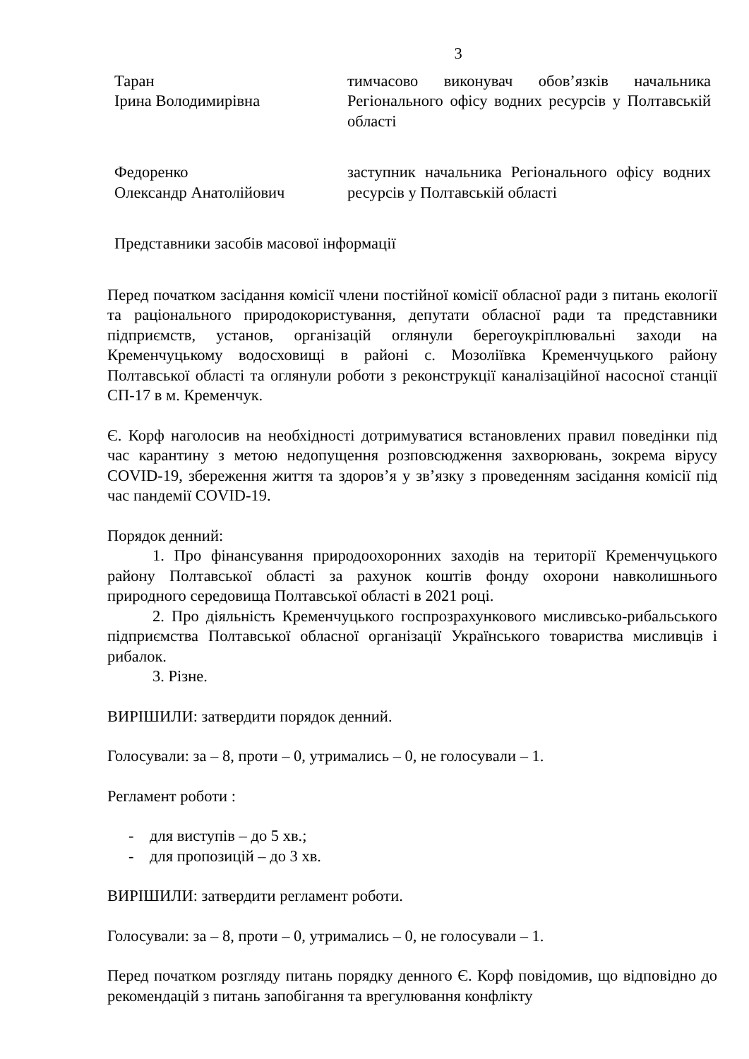3
Таран
Ірина Володимирівна
тимчасово виконувач обов’язків начальника Регіонального офісу водних ресурсів у Полтавській області
Федоренко
Олександр Анатолійович
заступник начальника Регіонального офісу водних ресурсів у Полтавській області
Представники засобів масової інформації
Перед початком засідання комісії члени постійної комісії обласної ради з питань екології та раціонального природокористування, депутати обласної ради та представники підприємств, установ, організацій оглянули берегоукріплювальні заходи на Кременчуцькому водосховищі в районі с. Мозоліївка Кременчуцького району Полтавської області та оглянули роботи з реконструкції каналізаційної насосної станції СП-17 в м. Кременчук.
Є. Корф наголосив на необхідності дотримуватися встановлених правил поведінки під час карантину з метою недопущення розповсюдження захворювань, зокрема вірусу COVID-19, збереження життя та здоров’я у зв’язку з проведенням засідання комісії під час пандемії COVID-19.
Порядок денний:
1. Про фінансування природоохоронних заходів на території Кременчуцького району Полтавської області за рахунок коштів фонду охорони навколишнього природного середовища Полтавської області в 2021 році.
2. Про діяльність Кременчуцького госпрозрахункового мисливсько-рибальського підприємства Полтавської обласної організації Українського товариства мисливців і рибалок.
3. Різне.
ВИРІШИЛИ: затвердити порядок денний.
Голосували: за – 8, проти – 0, утримались – 0, не голосували – 1.
Регламент роботи :
- для виступів – до 5 хв.;
- для пропозицій – до 3 хв.
ВИРІШИЛИ: затвердити регламент роботи.
Голосували: за – 8, проти – 0, утримались – 0, не голосували – 1.
Перед початком розгляду питань порядку денного Є. Корф повідомив, що відповідно до рекомендацій з питань запобігання та врегулювання конфлікту